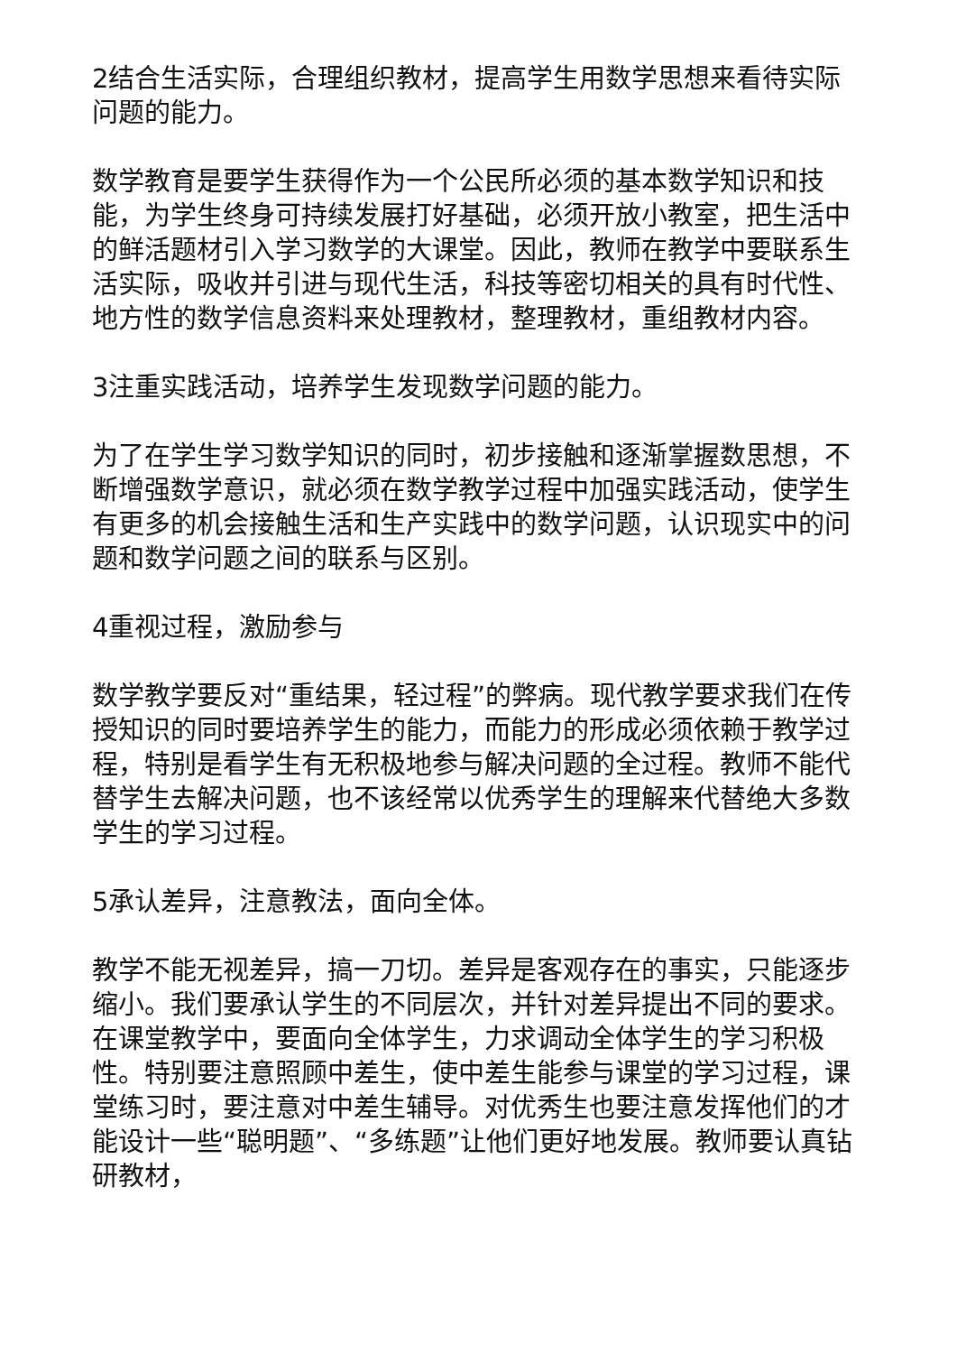2结合生活实际，合理组织教材，提高学生用数学思想来看待实际问题的能力。
数学教育是要学生获得作为一个公民所必须的基本数学知识和技能，为学生终身可持续发展打好基础，必须开放小教室，把生活中的鲜活题材引入学习数学的大课堂。因此，教师在教学中要联系生活实际，吸收并引进与现代生活，科技等密切相关的具有时代性、地方性的数学信息资料来处理教材，整理教材，重组教材内容。
3注重实践活动，培养学生发现数学问题的能力。
为了在学生学习数学知识的同时，初步接触和逐渐掌握数思想，不断增强数学意识，就必须在数学教学过程中加强实践活动，使学生有更多的机会接触生活和生产实践中的数学问题，认识现实中的问题和数学问题之间的联系与区别。
4重视过程，激励参与
数学教学要反对“重结果，轻过程”的弊病。现代教学要求我们在传授知识的同时要培养学生的能力，而能力的形成必须依赖于教学过程，特别是看学生有无积极地参与解决问题的全过程。教师不能代替学生去解决问题，也不该经常以优秀学生的理解来代替绝大多数学生的学习过程。
5承认差异，注意教法，面向全体。
教学不能无视差异，搞一刀切。差异是客观存在的事实，只能逐步缩小。我们要承认学生的不同层次，并针对差异提出不同的要求。在课堂教学中，要面向全体学生，力求调动全体学生的学习积极性。特别要注意照顾中差生，使中差生能参与课堂的学习过程，课堂练习时，要注意对中差生辅导。对优秀生也要注意发挥他们的才能设计一些“聪明题”、“多练题”让他们更好地发展。教师要认真钻研教材，